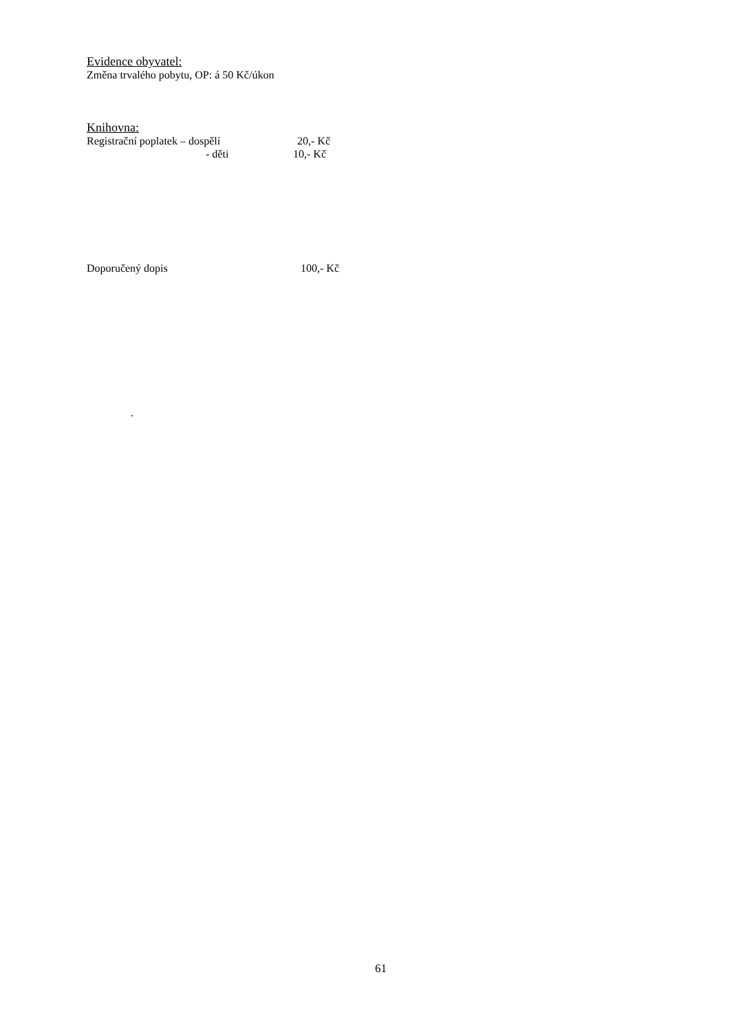Evidence obyvatel:
Změna trvalého pobytu, OP: á 50 Kč/úkon
Knihovna:
Registrační poplatek – dospělí 20,- Kč
- děti 10,- Kč
Doporučený dopis 100,- Kč
.
61